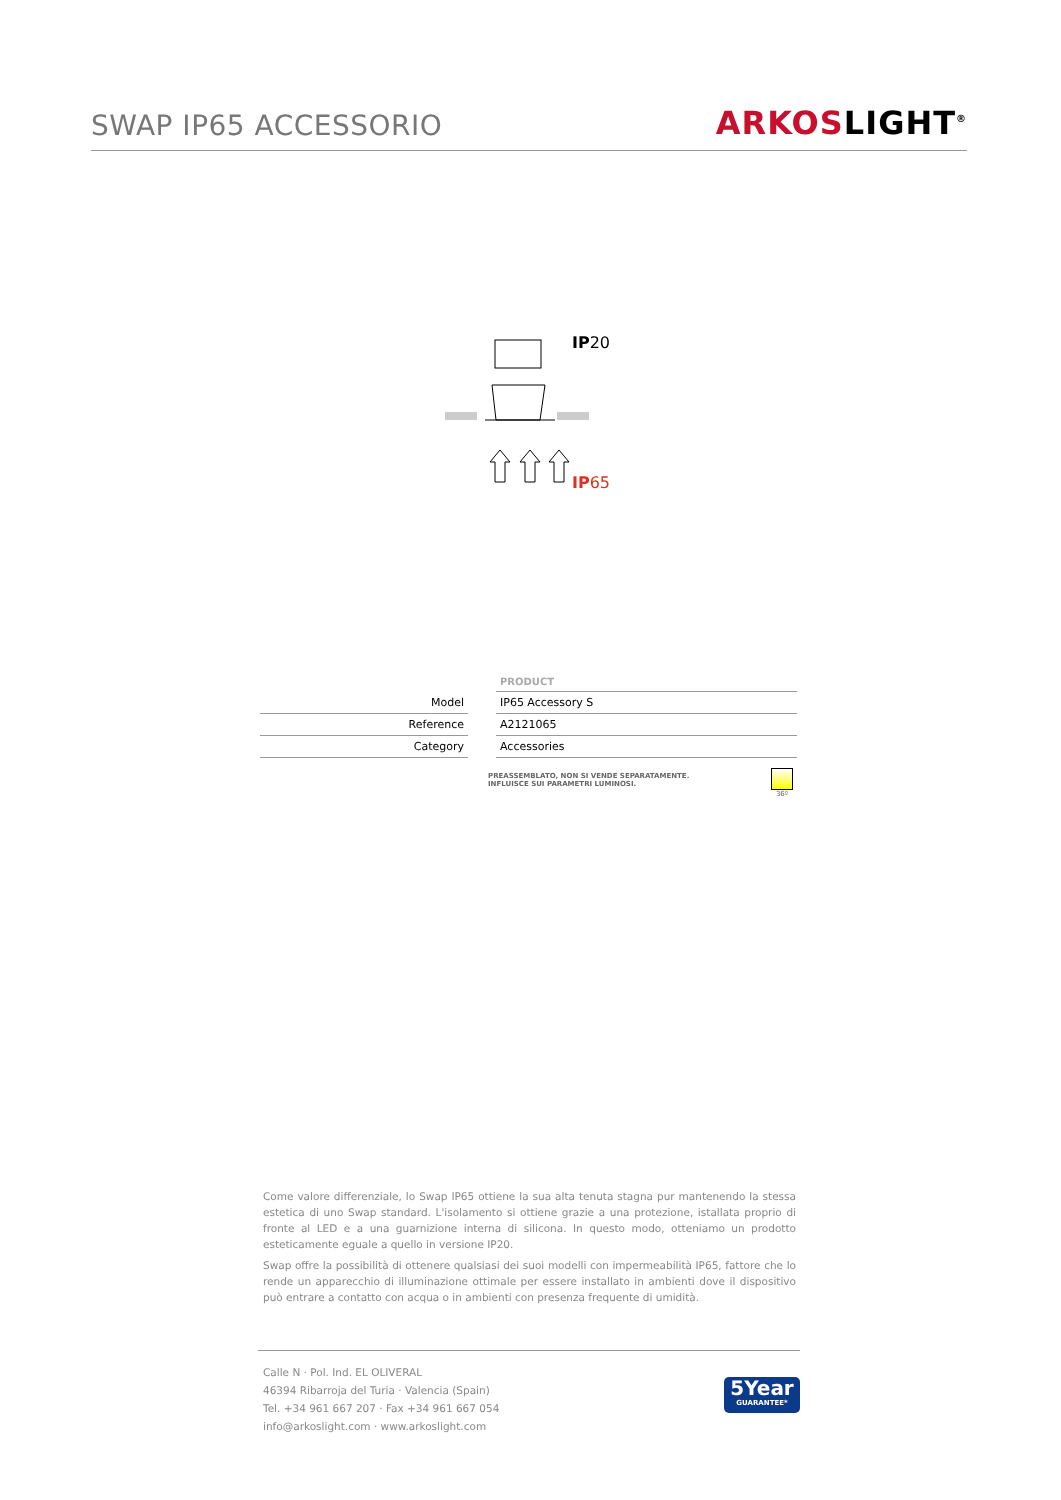SWAP IP65 ACCESSORIO
ARKOSLIGHT<sup>®</sup>
IP20
IP65
| | | PRODUCT |
| --- | --- | --- |
| Model | | IP65 Accessory S |
| Reference | | A2121065 |
| Category | | Accessories |
PREASSEMBLATO, NON SI VENDE SEPARATAMENTE.
INFLUISCE SUI PARAMETRI LUMINOSI.
36º
Come valore differenziale, lo Swap IP65 ottiene la sua alta tenuta stagna pur mantenendo la stessa estetica di uno Swap standard. L'isolamento si ottiene grazie a una protezione, istallata proprio di fronte al LED e a una guarnizione interna di silicona. In questo modo, otteniamo un prodotto esteticamente eguale a quello in versione IP20.
Swap offre la possibilità di ottenere qualsiasi dei suoi modelli con impermeabilità IP65, fattore che lo rende un apparecchio di illuminazione ottimale per essere installato in ambienti dove il dispositivo può entrare a contatto con acqua o in ambienti con presenza frequente di umidità.
Calle N · Pol. Ind. EL OLIVERAL
46394 Ribarroja del Turia · Valencia (Spain)
Tel. +34 961 667 207 · Fax +34 961 667 054
info@arkoslight.com · www.arkoslight.com
5Year
GUARANTEE*